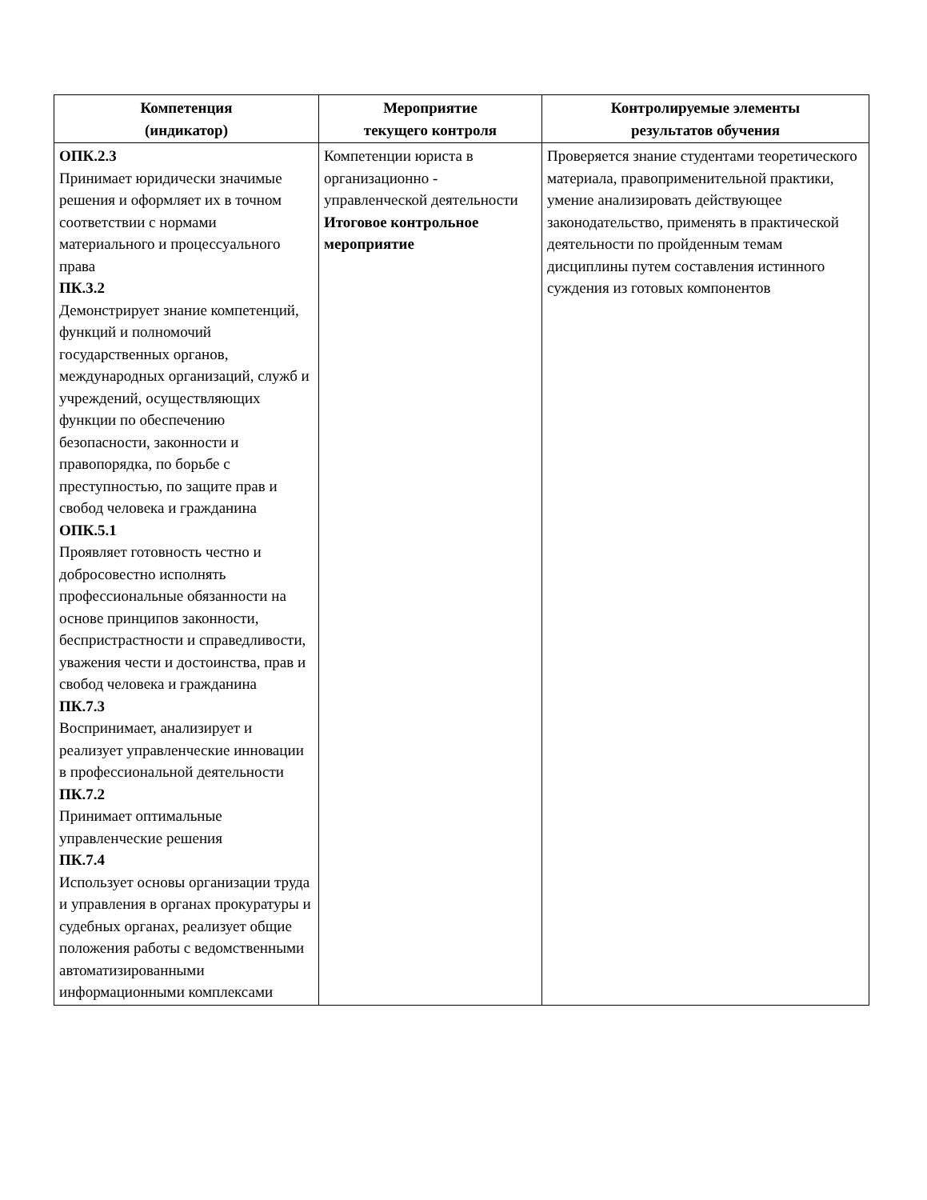| Компетенция (индикатор) | Мероприятие текущего контроля | Контролируемые элементы результатов обучения |
| --- | --- | --- |
| ОПК.2.3 Принимает юридически значимые решения и оформляет их в точном соответствии с нормами материального и процессуального права ПК.3.2 Демонстрирует знание компетенций, функций и полномочий государственных органов, международных организаций, служб и учреждений, осуществляющих функции по обеспечению безопасности, законности и правопорядка, по борьбе с преступностью, по защите прав и свобод человека и гражданина ОПК.5.1 Проявляет готовность честно и добросовестно исполнять профессиональные обязанности на основе принципов законности, беспристрастности и справедливости, уважения чести и достоинства, прав и свобод человека и гражданина ПК.7.3 Воспринимает, анализирует и реализует управленческие инновации в профессиональной деятельности ПК.7.2 Принимает оптимальные управленческие решения ПК.7.4 Использует основы организации труда и управления в органах прокуратуры и судебных органах, реализует общие положения работы с ведомственными автоматизированными информационными комплексами | Компетенции юриста в организационно - управленческой деятельности Итоговое контрольное мероприятие | Проверяется знание студентами теоретического материала, правоприменительной практики, умение анализировать действующее законодательство, применять в практической деятельности по пройденным темам дисциплины путем составления истинного суждения из готовых компонентов |